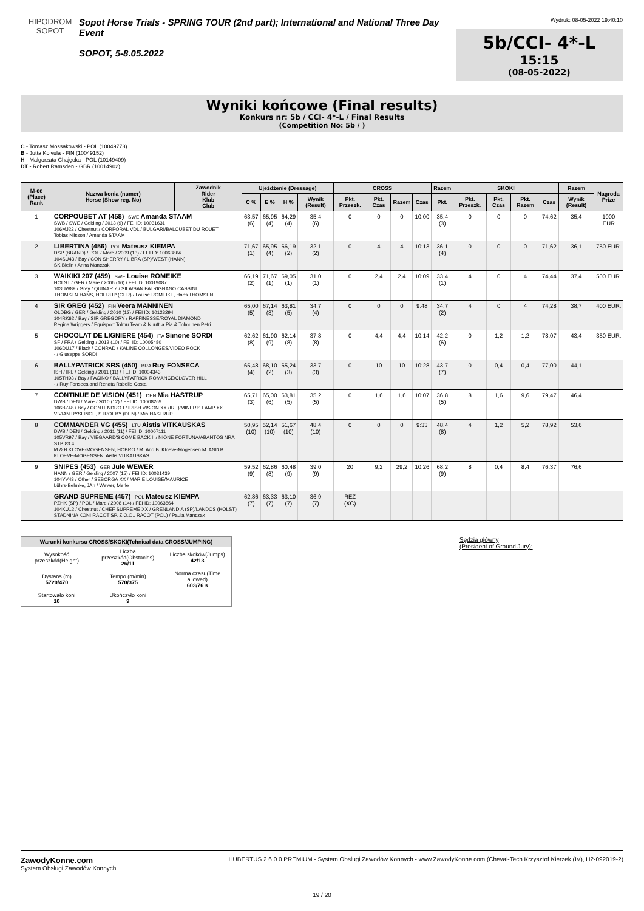HIPODROM
SOPOT
Sopot Horse Trials - SPRING TOUR (2nd part); International and National Three Day Event
SOPOT, 5-8.05.2022
Wydruk: 08-05-2022 19:40:10
5b/CCI- 4*-L
15:15
(08-05-2022)
Wyniki końcowe (Final results)
Konkurs nr: 5b / CCI- 4*-L / Final Results
(Competition No: 5b / )
C - Tomasz Mossakowski - POL (10049773)
B - Jutta Koivula - FIN (10049152)
H - Małgorzata Chajęcka - POL (10149409)
DT - Robert Ramsden - GBR (10014902)
| M-ce (Place) Rank | Nazwa konia (numer) Horse (Show reg. No) | Zawodnik Rider Klub Club | Ujeżdżenie (Dressage) | | | | CROSS | | | | Razem | SKOKI | | | | Razem | Nagroda Prize |
| --- | --- | --- | --- | --- | --- | --- | --- | --- | --- | --- | --- | --- | --- | --- | --- | --- | --- |
| | | | C % | E % | H % | Wynik (Result) | Pkt. Przeszk. | Pkt. Czas | Razem | Czas | Pkt. | Pkt. Przeszk. | Pkt. Czas | Pkt. Razem | Czas | Wynik (Result) | |
| 1 | CORPOUBET AT (458) SWE Amanda STAAM SWB / SWE / Gelding / 2013 (9) / FEI ID: 10031631 106MJ22 / Chestnut / CORPORAL VDL / BULGARI/BALOUBET DU ROUET Tobias Nilsson / Amanda STAAM | | 63,57 (6) | 65,95 (4) | 64,29 (4) | 35,4 (6) | 0 | 0 | 0 | 10:00 | 35,4 (3) | 0 | 0 | 0 | 74,62 | 35,4 | 1000 EUR |
| 2 | LIBERTINA (456) POL Mateusz KIEMPA DSP (BRAND) / POL / Mare / 2009 (13) / FEI ID: 10063864 104SU43 / Bay / CON SHERRY / LIBRA (SP)/WEST (HANN) SK Bielin / Anna Manczak | | 71,67 (1) | 65,95 (4) | 66,19 (2) | 32,1 (2) | 0 | 4 | 4 | 10:13 | 36,1 (4) | 0 | 0 | 0 | 71,62 | 36,1 | 750 EUR. |
| 3 | WAIKIKI 207 (459) SWE Louise ROMEIKE HOLST / GER / Mare / 2006 (16) / FEI ID: 10019087 103UW89 / Grey / QUINAR Z / SILA/SAN PATRIGNANO CASSINI THOMSEN HANS, HOERUP (GER) / Louise ROMEIKE, Hans THOMSEN | | 66,19 (2) | 71,67 (1) | 69,05 (1) | 31,0 (1) | 0 | 2,4 | 2,4 | 10:09 | 33,4 (1) | 4 | 0 | 4 | 74,44 | 37,4 | 500 EUR. |
| 4 | SIR GREG (452) FIN Veera MANNINEN OLDBG / GER / Gelding / 2010 (12) / FEI ID: 10128294 104RK62 / Bay / SIR GREGORY / RAFFINESSE/ROYAL DIAMOND Regina Wriggers / Equisport Tolmu Team & Nuuttila Pia & Tolmunen Petri | | 65,00 (5) | 67,14 (3) | 63,81 (5) | 34,7 (4) | 0 | 0 | 0 | 9:48 | 34,7 (2) | 4 | 0 | 4 | 74,28 | 38,7 | 400 EUR. |
| 5 | CHOCOLAT DE LIGNIERE (454) ITA Simone SORDI SF / FRA / Gelding / 2012 (10) / FEI ID: 10005480 106DU17 / Black / CONRAD / KALINE COLLONGES/VIDEO ROCK - / Giuseppe SORDI | | 62,62 (8) | 61,90 (9) | 62,14 (8) | 37,8 (8) | 0 | 4,4 | 4,4 | 10:14 | 42,2 (6) | 0 | 1,2 | 1,2 | 78,07 | 43,4 | 350 EUR. |
| 6 | BALLYPATRICK SRS (450) BRA Ruy FONSECA ISH / IRL / Gelding / 2011 (11) / FEI ID: 10004343 105TH93 / Bay / PACINO / BALLYPATRICK ROMANCE/CLOVER HILL - / Ruy Fonseca and Renata Rabello Costa | | 65,48 (4) | 68,10 (2) | 65,24 (3) | 33,7 (3) | 0 | 10 | 10 | 10:28 | 43,7 (7) | 0 | 0,4 | 0,4 | 77,00 | 44,1 | |
| 7 | CONTINUE DE VISION (451) DEN Mia HASTRUP DWB / DEN / Mare / 2010 (12) / FEI ID: 10008269 106BZ48 / Bay / CONTENDRO I / IRISH VISION XX (IRE)/MINER'S LAMP XX VIVIAN RYSLINGE, STROEBY (DEN) / Mia HASTRUP | | 65,71 (3) | 65,00 (6) | 63,81 (5) | 35,2 (5) | 0 | 1,6 | 1,6 | 10:07 | 36,8 (5) | 8 | 1,6 | 9,6 | 79,47 | 46,4 | |
| 8 | COMMANDER VG (455) LTU Aistis VITKAUSKAS DWB / DEN / Gelding / 2011 (11) / FEI ID: 10007111 105VR97 / Bay / VIEGAARD'S COME BACK II / NIONE FORTUNA/ABANTOS NRA STB 83 4 M & B KLOVE-MOGENSEN, HOBRO / M. And B. Kloeve-Mogensen M. AND B. KLOEVE-MOGENSEN, Aistis VITKAUSKAS | | 50,95 (10) | 52,14 (10) | 51,67 (10) | 48,4 (10) | 0 | 0 | 0 | 9:33 | 48,4 (8) | 4 | 1,2 | 5,2 | 78,92 | 53,6 | |
| 9 | SNIPES (453) GER Jule WEWER HANN / GER / Gelding / 2007 (15) / FEI ID: 10031439 104YV43 / Other / SEBORGA XX / MARIE LOUISE/MAURICE Lührs-Behnke, JAn / Wewer, Merle | | 59,52 (9) | 62,86 (8) | 60,48 (9) | 39,0 (9) | 20 | 9,2 | 29,2 | 10:26 | 68,2 (9) | 8 | 0,4 | 8,4 | 76,37 | 76,6 | |
| | GRAND SUPREME (457) POL Mateusz KIEMPA PZHK (SP) / POL / Mare / 2008 (14) / FEI ID: 10063864 104KU12 / Chestnut / CHEF SUPREME XX / GRENLANDIA (SP)/LANDOS (HOLST) STADNINA KONI RACOT SP. Z O.O., RACOT (POL) / Paula Manczak | | 62,86 (7) | 63,33 (7) | 63,10 (7) | 36,9 (7) | REZ (XC) | | | | | | | | | | |
| Warunki konkursu CROSS/SKOKI(Tchnical data CROSS/JUMPING) | | |
| --- | --- | --- |
| Wysokość przeszkód(Height) | Liczba przeszkód(Obstacles) 26/11 | Liczba skoków(Jumps) 42/13 |
| Dystans (m) 5720/470 | Tempo (m/min) 570/375 | Norma czasu(Time allowed) 603/76 s |
| Startowało koni 10 | Ukończyło koni 9 | |
Sędzia główny
(President of Ground Jury):
ZawodyKonne.com
System Obsługi Zawodów Konnych
HUBERTUS 2.6.0.0 PREMIUM - System Obsługi Zawodów Konnych - www.ZawodyKonne.com (Cheval-Tech Krzysztof Kierzek (IV), H2-092019-2)
19 / 20